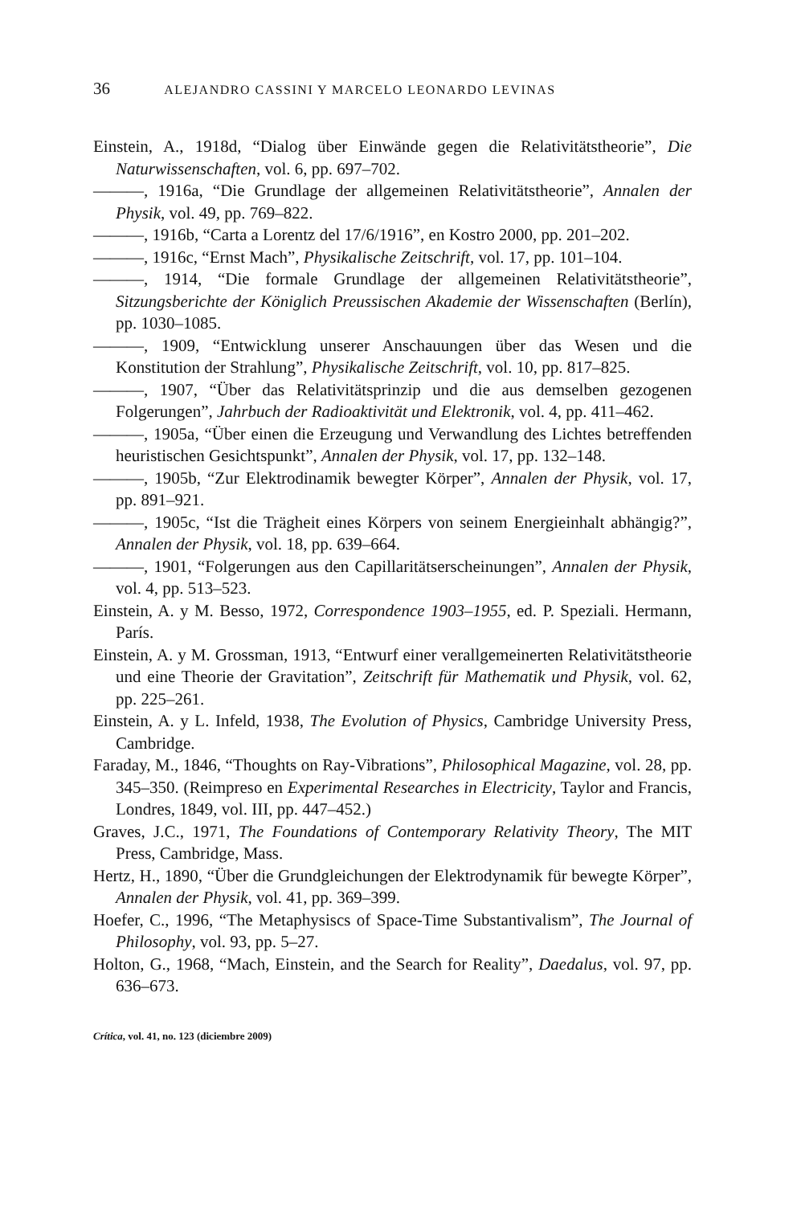36 ALEJANDRO CASSINI Y MARCELO LEONARDO LEVINAS
Einstein, A., 1918d, “Dialog über Einwände gegen die Relativitätstheorie”, Die Naturwissenschaften, vol. 6, pp. 697–702.
———, 1916a, “Die Grundlage der allgemeinen Relativitätstheorie”, Annalen der Physik, vol. 49, pp. 769–822.
———, 1916b, “Carta a Lorentz del 17/6/1916”, en Kostro 2000, pp. 201–202.
———, 1916c, “Ernst Mach”, Physikalische Zeitschrift, vol. 17, pp. 101–104.
———, 1914, “Die formale Grundlage der allgemeinen Relativitätstheorie”, Sitzungsberichte der Königlich Preussischen Akademie der Wissenschaften (Berlín), pp. 1030–1085.
———, 1909, “Entwicklung unserer Anschauungen über das Wesen und die Konstitution der Strahlung”, Physikalische Zeitschrift, vol. 10, pp. 817–825.
———, 1907, “Über das Relativitätsprinzip und die aus demselben gezogenen Folgerungen”, Jahrbuch der Radioaktivität und Elektronik, vol. 4, pp. 411–462.
———, 1905a, “Über einen die Erzeugung und Verwandlung des Lichtes betreffenden heuristischen Gesichtspunkt”, Annalen der Physik, vol. 17, pp. 132–148.
———, 1905b, “Zur Elektrodinamik bewegter Körper”, Annalen der Physik, vol. 17, pp. 891–921.
———, 1905c, “Ist die Trägheit eines Körpers von seinem Energieinhalt abhängig?”, Annalen der Physik, vol. 18, pp. 639–664.
———, 1901, “Folgerungen aus den Capillaritätserscheinungen”, Annalen der Physik, vol. 4, pp. 513–523.
Einstein, A. y M. Besso, 1972, Correspondence 1903–1955, ed. P. Speziali. Hermann, París.
Einstein, A. y M. Grossman, 1913, “Entwurf einer verallgemeinerten Relativitätstheorie und eine Theorie der Gravitation”, Zeitschrift für Mathematik und Physik, vol. 62, pp. 225–261.
Einstein, A. y L. Infeld, 1938, The Evolution of Physics, Cambridge University Press, Cambridge.
Faraday, M., 1846, “Thoughts on Ray-Vibrations”, Philosophical Magazine, vol. 28, pp. 345–350. (Reimpreso en Experimental Researches in Electricity, Taylor and Francis, Londres, 1849, vol. III, pp. 447–452.)
Graves, J.C., 1971, The Foundations of Contemporary Relativity Theory, The MIT Press, Cambridge, Mass.
Hertz, H., 1890, “Über die Grundgleichungen der Elektrodynamik für bewegte Körper”, Annalen der Physik, vol. 41, pp. 369–399.
Hoefer, C., 1996, “The Metaphysiscs of Space-Time Substantivalism”, The Journal of Philosophy, vol. 93, pp. 5–27.
Holton, G., 1968, “Mach, Einstein, and the Search for Reality”, Daedalus, vol. 97, pp. 636–673.
Crítica, vol. 41, no. 123 (diciembre 2009)